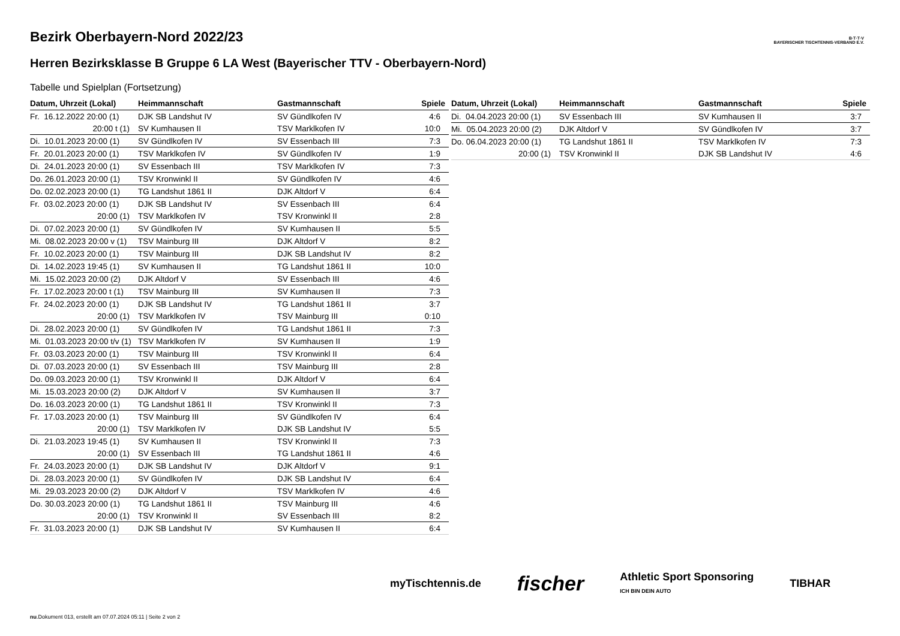B·T·T·V
BAYERISCHER TISCHTENNIS-VERBAND E.V.
Bezirk Oberbayern-Nord 2022/23
Herren Bezirksklasse B Gruppe 6 LA West (Bayerischer TTV - Oberbayern-Nord)
Tabelle und Spielplan (Fortsetzung)
| Datum, Uhrzeit (Lokal) | Heimmannschaft | Gastmannschaft | Spiele |
| --- | --- | --- | --- |
| Fr. 16.12.2022 20:00 (1) | DJK SB Landshut IV | SV Gündlkofen IV | 4:6 |
| 20:00 t (1) | SV Kumhausen II | TSV Marklkofen IV | 10:0 |
| Di. 10.01.2023 20:00 (1) | SV Gündlkofen IV | SV Essenbach III | 7:3 |
| Fr. 20.01.2023 20:00 (1) | TSV Marklkofen IV | SV Gündlkofen IV | 1:9 |
| Di. 24.01.2023 20:00 (1) | SV Essenbach III | TSV Marklkofen IV | 7:3 |
| Do. 26.01.2023 20:00 (1) | TSV Kronwinkl II | SV Gündlkofen IV | 4:6 |
| Do. 02.02.2023 20:00 (1) | TG Landshut 1861 II | DJK Altdorf V | 6:4 |
| Fr. 03.02.2023 20:00 (1) | DJK SB Landshut IV | SV Essenbach III | 6:4 |
| 20:00 (1) | TSV Marklkofen IV | TSV Kronwinkl II | 2:8 |
| Di. 07.02.2023 20:00 (1) | SV Gündlkofen IV | SV Kumhausen II | 5:5 |
| Mi. 08.02.2023 20:00 v (1) | TSV Mainburg III | DJK Altdorf V | 8:2 |
| Fr. 10.02.2023 20:00 (1) | TSV Mainburg III | DJK SB Landshut IV | 8:2 |
| Di. 14.02.2023 19:45 (1) | SV Kumhausen II | TG Landshut 1861 II | 10:0 |
| Mi. 15.02.2023 20:00 (2) | DJK Altdorf V | SV Essenbach III | 4:6 |
| Fr. 17.02.2023 20:00 t (1) | TSV Mainburg III | SV Kumhausen II | 7:3 |
| Fr. 24.02.2023 20:00 (1) | DJK SB Landshut IV | TG Landshut 1861 II | 3:7 |
| 20:00 (1) | TSV Marklkofen IV | TSV Mainburg III | 0:10 |
| Di. 28.02.2023 20:00 (1) | SV Gündlkofen IV | TG Landshut 1861 II | 7:3 |
| Mi. 01.03.2023 20:00 t/v (1) | TSV Marklkofen IV | SV Kumhausen II | 1:9 |
| Fr. 03.03.2023 20:00 (1) | TSV Mainburg III | TSV Kronwinkl II | 6:4 |
| Di. 07.03.2023 20:00 (1) | SV Essenbach III | TSV Mainburg III | 2:8 |
| Do. 09.03.2023 20:00 (1) | TSV Kronwinkl II | DJK Altdorf V | 6:4 |
| Mi. 15.03.2023 20:00 (2) | DJK Altdorf V | SV Kumhausen II | 3:7 |
| Do. 16.03.2023 20:00 (1) | TG Landshut 1861 II | TSV Kronwinkl II | 7:3 |
| Fr. 17.03.2023 20:00 (1) | TSV Mainburg III | SV Gündlkofen IV | 6:4 |
| 20:00 (1) | TSV Marklkofen IV | DJK SB Landshut IV | 5:5 |
| Di. 21.03.2023 19:45 (1) | SV Kumhausen II | TSV Kronwinkl II | 7:3 |
| 20:00 (1) | SV Essenbach III | TG Landshut 1861 II | 4:6 |
| Fr. 24.03.2023 20:00 (1) | DJK SB Landshut IV | DJK Altdorf V | 9:1 |
| Di. 28.03.2023 20:00 (1) | SV Gündlkofen IV | DJK SB Landshut IV | 6:4 |
| Mi. 29.03.2023 20:00 (2) | DJK Altdorf V | TSV Marklkofen IV | 4:6 |
| Do. 30.03.2023 20:00 (1) | TG Landshut 1861 II | TSV Mainburg III | 4:6 |
| 20:00 (1) | TSV Kronwinkl II | SV Essenbach III | 8:2 |
| Fr. 31.03.2023 20:00 (1) | DJK SB Landshut IV | SV Kumhausen II | 6:4 |
| Datum, Uhrzeit (Lokal) | Heimmannschaft | Gastmannschaft | Spiele |
| --- | --- | --- | --- |
| Di. 04.04.2023 20:00 (1) | SV Essenbach III | SV Kumhausen II | 3:7 |
| Mi. 05.04.2023 20:00 (2) | DJK Altdorf V | SV Gündlkofen IV | 3:7 |
| Do. 06.04.2023 20:00 (1) | TG Landshut 1861 II | TSV Marklkofen IV | 7:3 |
| 20:00 (1) | TSV Kronwinkl II | DJK SB Landshut IV | 4:6 |
myTischtennis.de fischer Athletic Sport Sponsoring
ICH BIN DEIN AUTO TIBHAR
nu.Dokument 013, erstellt am 07.07.2024 05:11 | Seite 2 von 2